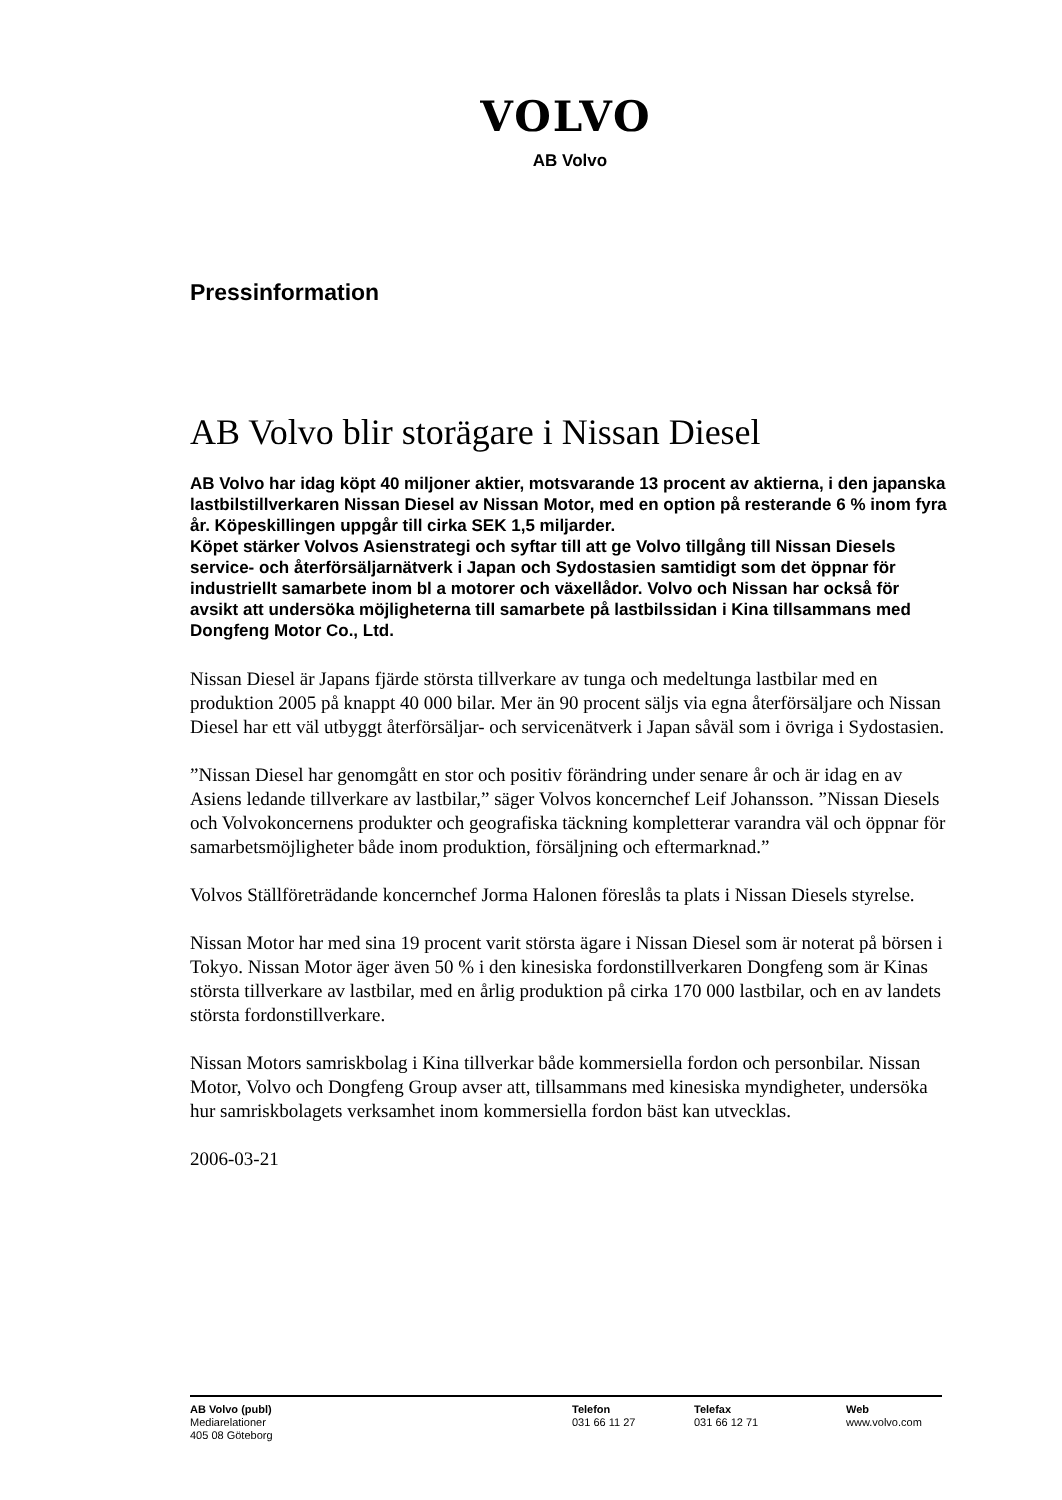VOLVO
AB Volvo
Pressinformation
AB Volvo blir storägare i Nissan Diesel
AB Volvo har idag köpt 40 miljoner aktier, motsvarande 13 procent av aktierna, i den japanska lastbilstillverkaren Nissan Diesel av Nissan Motor, med en option på resterande 6 % inom fyra år. Köpeskillingen uppgår till cirka SEK 1,5 miljarder.
Köpet stärker Volvos Asienstrategi och syftar till att ge Volvo tillgång till Nissan Diesels service- och återförsäljarnätverk i Japan och Sydostasien samtidigt som det öppnar för industriellt samarbete inom bl a motorer och växellådor. Volvo och Nissan har också för avsikt att undersöka möjligheterna till samarbete på lastbilssidan i Kina tillsammans med Dongfeng Motor Co., Ltd.
Nissan Diesel är Japans fjärde största tillverkare av tunga och medeltunga lastbilar med en produktion 2005 på knappt 40 000 bilar. Mer än 90 procent säljs via egna återförsäljare och Nissan Diesel har ett väl utbyggt återförsäljar- och servicenätverk i Japan såväl som i övriga i Sydostasien.
”Nissan Diesel har genomgått en stor och positiv förändring under senare år och är idag en av Asiens ledande tillverkare av lastbilar,” säger Volvos koncernchef Leif Johansson. ”Nissan Diesels och Volvokoncernens produkter och geografiska täckning kompletterar varandra väl och öppnar för samarbetsmöjligheter både inom produktion, försäljning och eftermarknad.”
Volvos Ställföreträdande koncernchef Jorma Halonen föreslås ta plats i Nissan Diesels styrelse.
Nissan Motor har med sina 19 procent varit största ägare i Nissan Diesel som är noterat på börsen i Tokyo. Nissan Motor äger även 50 % i den kinesiska fordonstillverkaren Dongfeng som är Kinas största tillverkare av lastbilar, med en årlig produktion på cirka 170 000 lastbilar, och en av landets största fordonstillverkare.
Nissan Motors samriskbolag i Kina tillverkar både kommersiella fordon och personbilar. Nissan Motor, Volvo och Dongfeng Group avser att, tillsammans med kinesiska myndigheter, undersöka hur samriskbolagets verksamhet inom kommersiella fordon bäst kan utvecklas.
2006-03-21
AB Volvo (publ)
Mediarelationer
405 08 Göteborg
Telefon
031 66 11 27
Telefax
031 66 12 71
Web
www.volvo.com